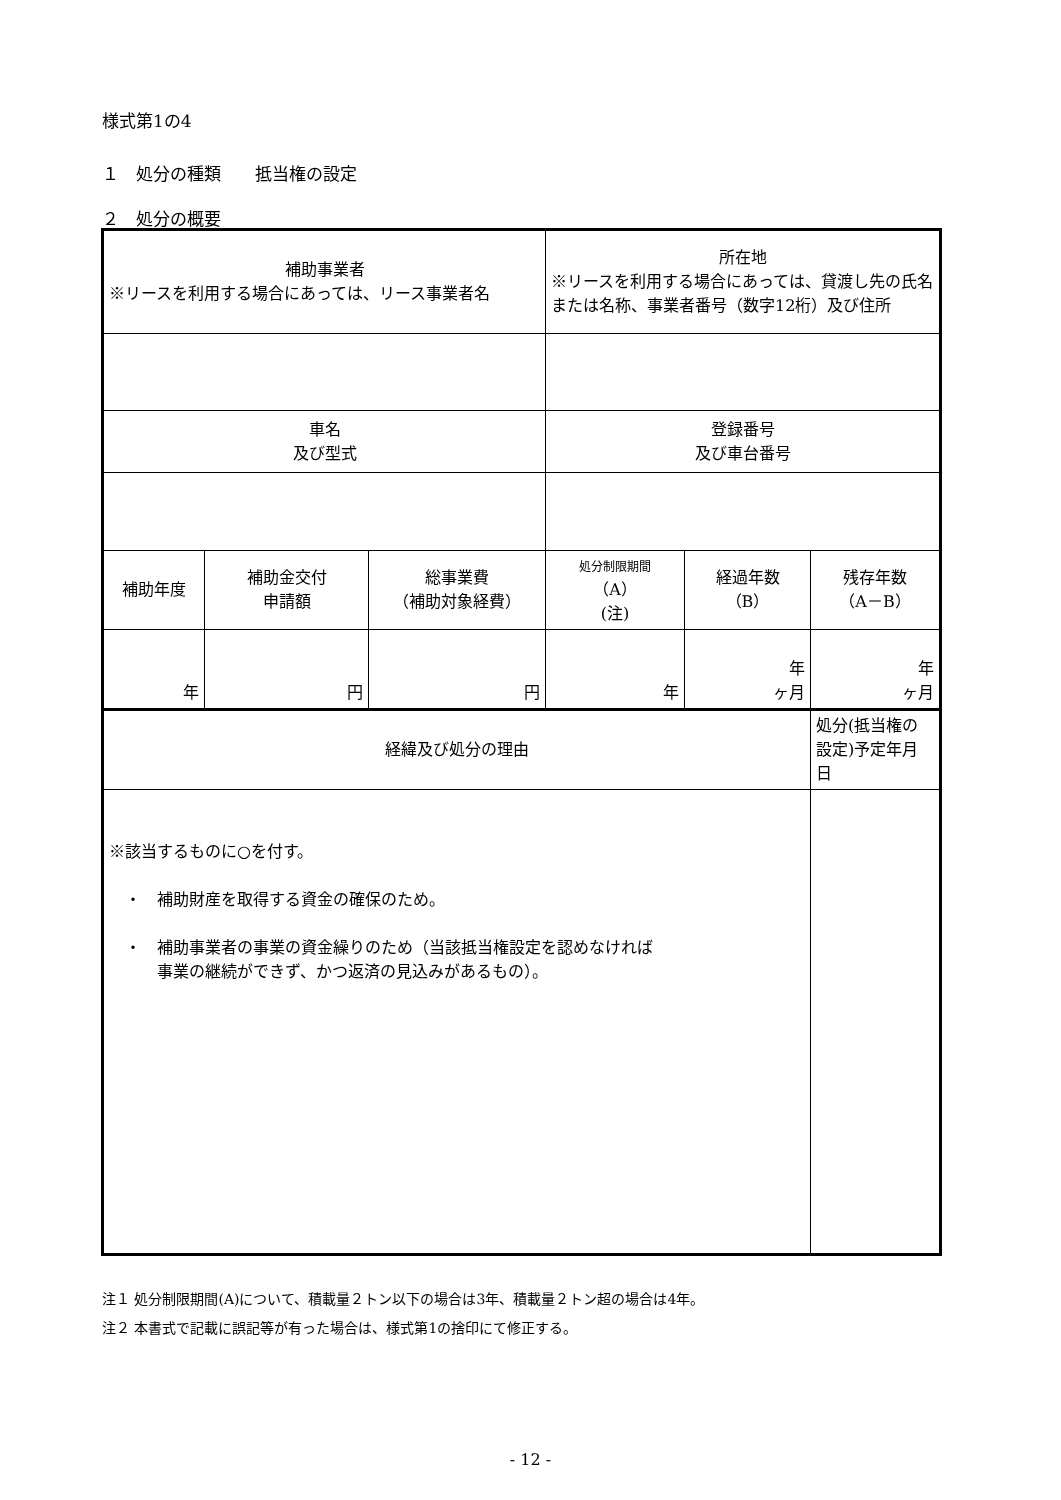様式第1の4
１　処分の種類　　抵当権の設定
２　処分の概要
| 補助事業者 ※リースを利用する場合にあっては、リース事業者名 | | | 所在地 ※リースを利用する場合にあっては、貸渡し先の氏名または名称、事業者番号（数字12桁）及び住所 | | |
| 車名 及び型式 | | | 登録番号 及び車台番号 | | |
| 補助年度 | 補助金交付 申請額 | 総事業費 （補助対象経費） | 処分制限期間 （A） (注) | 経過年数 （B） | 残存年数 （A－B） |
| 年 | 円 | 円 | 年 | 年 ヶ月 | 年 ヶ月 |
| 経緯及び処分の理由 | | | | | 処分(抵当権の設定)予定年月日 |
| ※該当するものに○を付す。 ・ 補助財産を取得する資金の確保のため。 ・ 補助事業者の事業の資金繰りのため（当該抵当権設定を認めなければ 事業の継続ができず、かつ返済の見込みがあるもの）。 | | | | | |
注１ 処分制限期間(A)について、積載量２トン以下の場合は3年、積載量２トン超の場合は4年。
注２ 本書式で記載に誤記等が有った場合は、様式第1の捨印にて修正する。
- 12 -